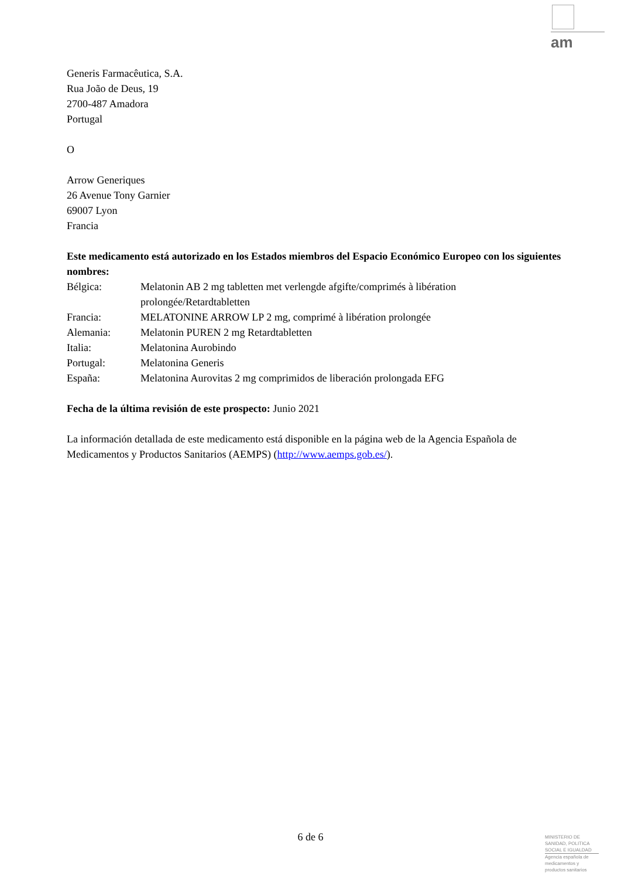am
Generis Farmacêutica, S.A.
Rua João de Deus, 19
2700-487 Amadora
Portugal
O
Arrow Generiques
26 Avenue Tony Garnier
69007 Lyon
Francia
Este medicamento está autorizado en los Estados miembros del Espacio Económico Europeo con los siguientes nombres:
| Bélgica: | Melatonin AB 2 mg tabletten met verlengde afgifte/comprimés à libération prolongée/Retardtabletten |
| Francia: | MELATONINE ARROW LP 2 mg, comprimé à libération prolongée |
| Alemania: | Melatonin PUREN 2 mg Retardtabletten |
| Italia: | Melatonina Aurobindo |
| Portugal: | Melatonina Generis |
| España: | Melatonina Aurovitas 2 mg comprimidos de liberación prolongada EFG |
Fecha de la última revisión de este prospecto: Junio 2021
La información detallada de este medicamento está disponible en la página web de la Agencia Española de Medicamentos y Productos Sanitarios (AEMPS) (http://www.aemps.gob.es/).
6 de 6
MINISTERIO DE
SANIDAD, POLITICA
SOCIAL E IGUALDAD
Agencia española de
medicamentos y
productos sanitarios